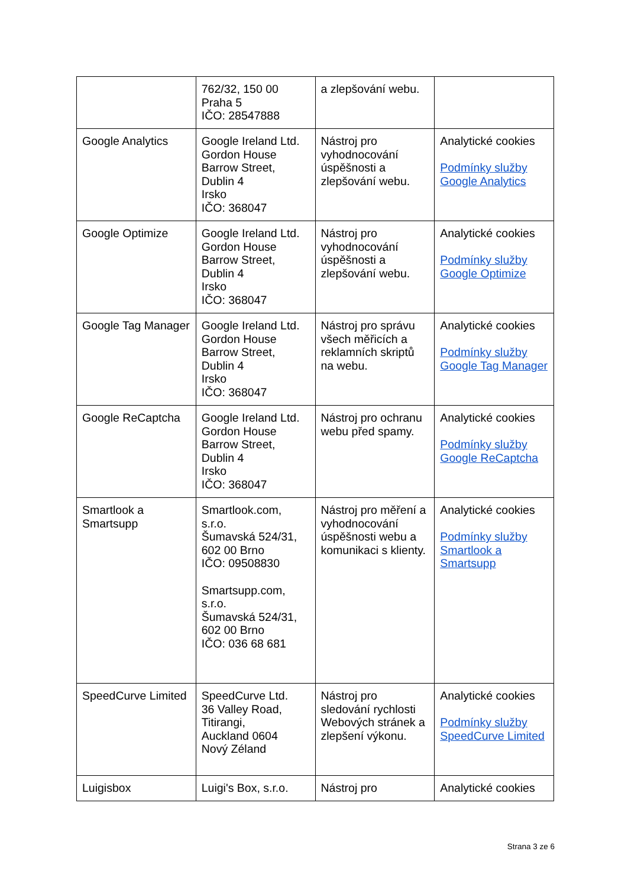| | 762/32, 150 00 Praha 5 IČO: 28547888 | a zlepšování webu. | |
| Google Analytics | Google Ireland Ltd. Gordon House Barrow Street, Dublin 4 Irsko IČO: 368047 | Nástroj pro vyhodnocování úspěšnosti a zlepšování webu. | Analytické cookies Podmínky služby Google Analytics |
| Google Optimize | Google Ireland Ltd. Gordon House Barrow Street, Dublin 4 Irsko IČO: 368047 | Nástroj pro vyhodnocování úspěšnosti a zlepšování webu. | Analytické cookies Podmínky služby Google Optimize |
| Google Tag Manager | Google Ireland Ltd. Gordon House Barrow Street, Dublin 4 Irsko IČO: 368047 | Nástroj pro správu všech měřicích a reklamních skriptů na webu. | Analytické cookies Podmínky služby Google Tag Manager |
| Google ReCaptcha | Google Ireland Ltd. Gordon House Barrow Street, Dublin 4 Irsko IČO: 368047 | Nástroj pro ochranu webu před spamy. | Analytické cookies Podmínky služby Google ReCaptcha |
| Smartlook a Smartsupp | Smartlook.com, s.r.o. Šumavská 524/31, 602 00 Brno IČO: 09508830 Smartsupp.com, s.r.o. Šumavská 524/31, 602 00 Brno IČO: 036 68 681 | Nástroj pro měření a vyhodnocování úspěšnosti webu a komunikaci s klienty. | Analytické cookies Podmínky služby Smartlook a Smartsupp |
| SpeedCurve Limited | SpeedCurve Ltd. 36 Valley Road, Titirangi, Auckland 0604 Nový Zéland | Nástroj pro sledování rychlosti Webových stránek a zlepšení výkonu. | Analytické cookies Podmínky služby SpeedCurve Limited |
| Luigisbox | Luigi's Box, s.r.o. | Nástroj pro | Analytické cookies |
Strana 3 ze 6